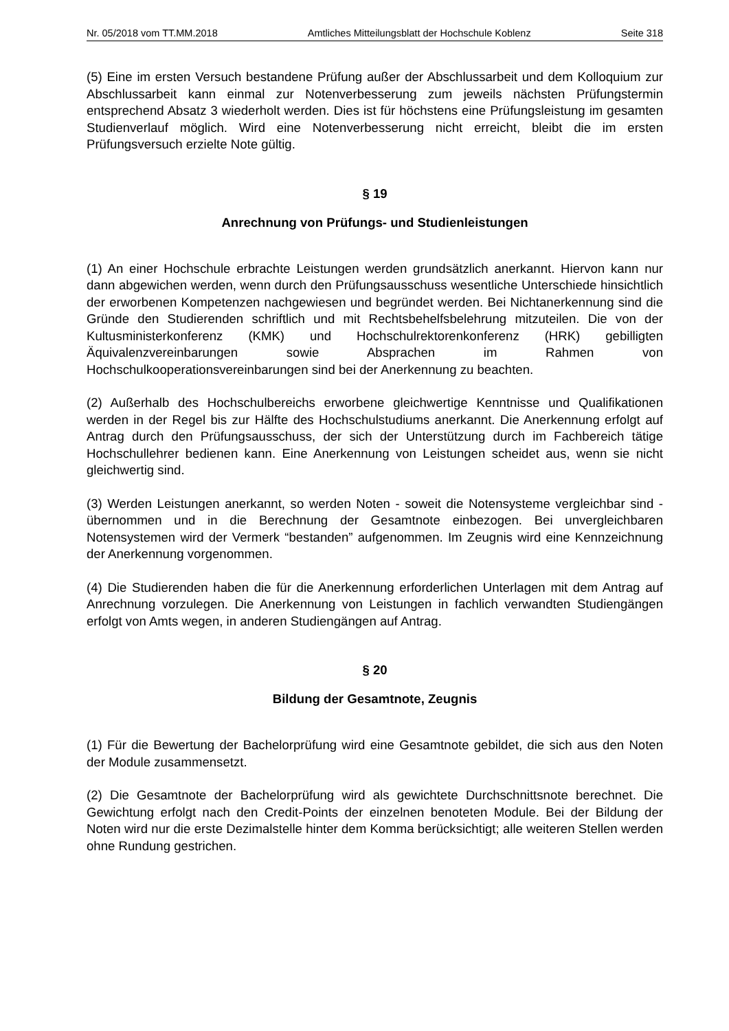Nr. 05/2018 vom TT.MM.2018 Amtliches Mitteilungsblatt der Hochschule Koblenz Seite 318
(5) Eine im ersten Versuch bestandene Prüfung außer der Abschlussarbeit und dem Kolloquium zur Abschlussarbeit kann einmal zur Notenverbesserung zum jeweils nächsten Prüfungstermin entsprechend Absatz 3 wiederholt werden. Dies ist für höchstens eine Prüfungsleistung im gesamten Studienverlauf möglich. Wird eine Notenverbesserung nicht erreicht, bleibt die im ersten Prüfungsversuch erzielte Note gültig.
§ 19
Anrechnung von Prüfungs- und Studienleistungen
(1) An einer Hochschule erbrachte Leistungen werden grundsätzlich anerkannt. Hiervon kann nur dann abgewichen werden, wenn durch den Prüfungsausschuss wesentliche Unterschiede hinsichtlich der erworbenen Kompetenzen nachgewiesen und begründet werden. Bei Nichtanerkennung sind die Gründe den Studierenden schriftlich und mit Rechtsbehelfsbelehrung mitzuteilen. Die von der Kultusministerkonferenz (KMK) und Hochschulrektorenkonferenz (HRK) gebilligten Äquivalenzvereinbarungen sowie Absprachen im Rahmen von Hochschulkooperationsvereinbarungen sind bei der Anerkennung zu beachten.
(2) Außerhalb des Hochschulbereichs erworbene gleichwertige Kenntnisse und Qualifikationen werden in der Regel bis zur Hälfte des Hochschulstudiums anerkannt. Die Anerkennung erfolgt auf Antrag durch den Prüfungsausschuss, der sich der Unterstützung durch im Fachbereich tätige Hochschullehrer bedienen kann. Eine Anerkennung von Leistungen scheidet aus, wenn sie nicht gleichwertig sind.
(3) Werden Leistungen anerkannt, so werden Noten - soweit die Notensysteme vergleichbar sind - übernommen und in die Berechnung der Gesamtnote einbezogen. Bei unvergleichbaren Notensystemen wird der Vermerk “bestanden” aufgenommen. Im Zeugnis wird eine Kennzeichnung der Anerkennung vorgenommen.
(4) Die Studierenden haben die für die Anerkennung erforderlichen Unterlagen mit dem Antrag auf Anrechnung vorzulegen. Die Anerkennung von Leistungen in fachlich verwandten Studiengängen erfolgt von Amts wegen, in anderen Studiengängen auf Antrag.
§ 20
Bildung der Gesamtnote, Zeugnis
(1) Für die Bewertung der Bachelorprüfung wird eine Gesamtnote gebildet, die sich aus den Noten der Module zusammensetzt.
(2) Die Gesamtnote der Bachelorprüfung wird als gewichtete Durchschnittsnote berechnet. Die Gewichtung erfolgt nach den Credit-Points der einzelnen benoteten Module. Bei der Bildung der Noten wird nur die erste Dezimalstelle hinter dem Komma berücksichtigt; alle weiteren Stellen werden ohne Rundung gestrichen.